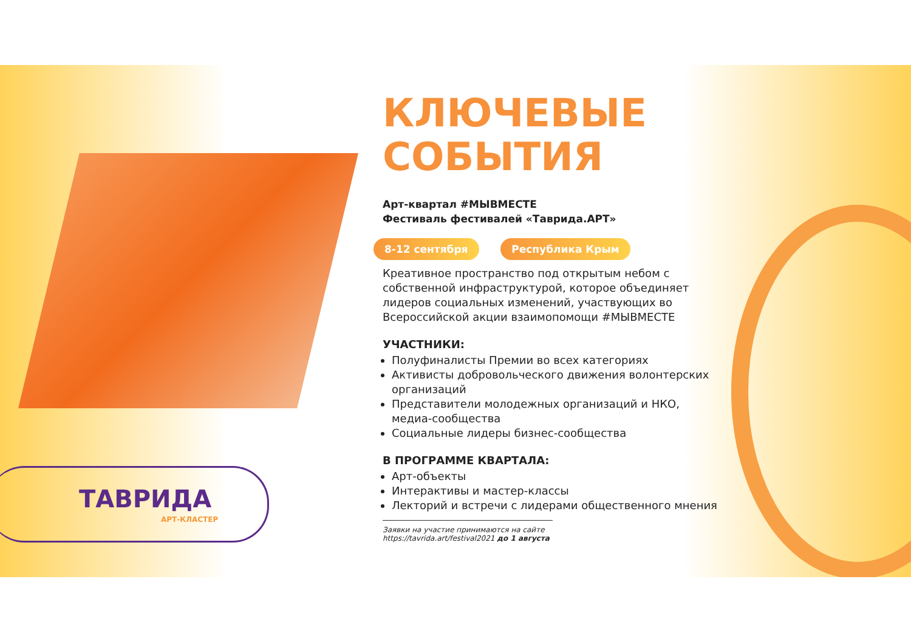ТАВРИДА
АРТ-КЛАСТЕР
КЛЮЧЕВЫЕ СОБЫТИЯ
Арт-квартал #МЫВМЕСТЕ
Фестиваль фестивалей «Таврида.АРТ»
8-12 сентября Республика Крым
Креативное пространство под открытым небом с собственной инфраструктурой, которое объединяет лидеров социальных изменений, участвующих во Всероссийской акции взаимопомощи #МЫВМЕСТЕ
УЧАСТНИКИ:
Полуфиналисты Премии во всех категориях
Активисты добровольческого движения волонтерских организаций
Представители молодежных организаций и НКО, медиа-сообщества
Социальные лидеры бизнес-сообщества
В ПРОГРАММЕ КВАРТАЛА:
Арт-объекты
Интерактивы и мастер-классы
Лекторий и встречи с лидерами общественного мнения
Заявки на участие принимаются на сайте
https://tavrida.art/festival2021 до 1 августа